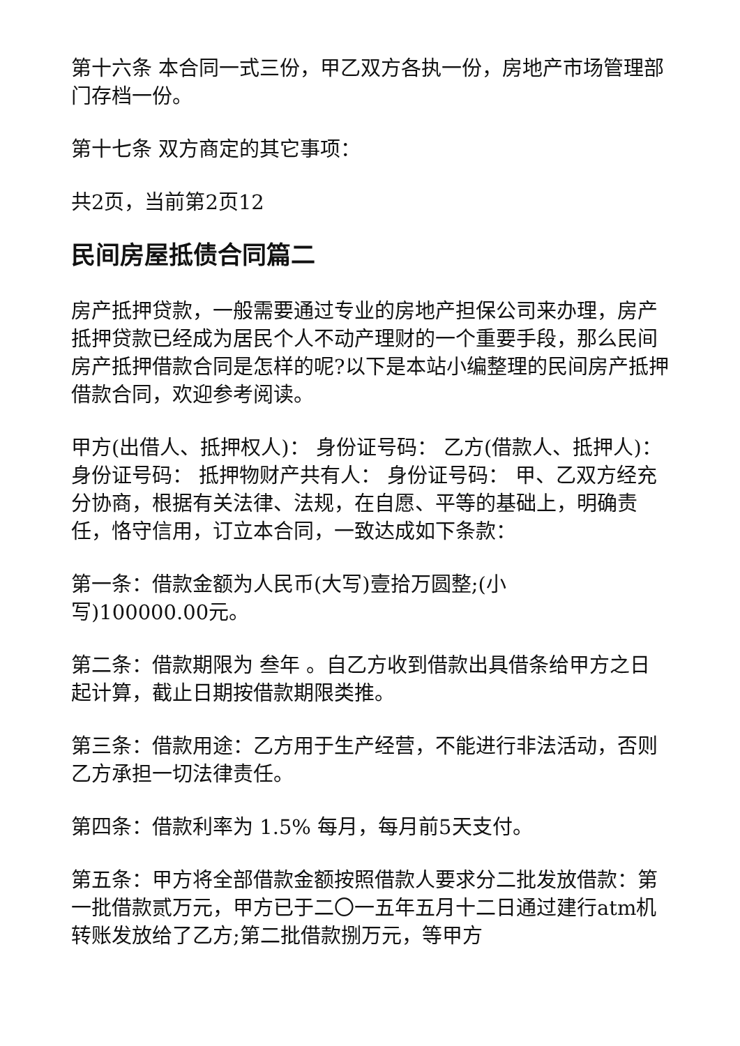第十六条 本合同一式三份，甲乙双方各执一份，房地产市场管理部门存档一份。
第十七条 双方商定的其它事项：
共2页，当前第2页12
民间房屋抵债合同篇二
房产抵押贷款，一般需要通过专业的房地产担保公司来办理，房产抵押贷款已经成为居民个人不动产理财的一个重要手段，那么民间房产抵押借款合同是怎样的呢?以下是本站小编整理的民间房产抵押借款合同，欢迎参考阅读。
甲方(出借人、抵押权人)： 身份证号码： 乙方(借款人、抵押人)： 身份证号码： 抵押物财产共有人： 身份证号码： 甲、乙双方经充分协商，根据有关法律、法规，在自愿、平等的基础上，明确责任，恪守信用，订立本合同，一致达成如下条款：
第一条：借款金额为人民币(大写)壹拾万圆整;(小
写)100000.00元。
第二条：借款期限为 叁年 。自乙方收到借款出具借条给甲方之日起计算，截止日期按借款期限类推。
第三条：借款用途：乙方用于生产经营，不能进行非法活动，否则乙方承担一切法律责任。
第四条：借款利率为 1.5% 每月，每月前5天支付。
第五条：甲方将全部借款金额按照借款人要求分二批发放借款：第一批借款贰万元，甲方已于二〇一五年五月十二日通过建行atm机转账发放给了乙方;第二批借款捌万元，等甲方